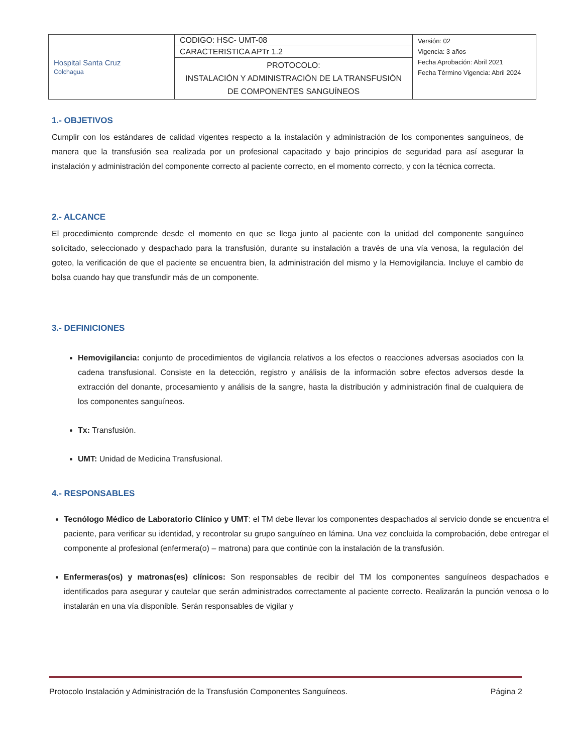| Hospital Santa Cruz Colchagua | CODIGO: HSC- UMT-08 | Versión: 02 Vigencia: 3 años Fecha Aprobación: Abril 2021 Fecha Término Vigencia: Abril 2024 |
| | CARACTERISTICA APTr 1.2 | |
| | PROTOCOLO: INSTALACIÓN Y ADMINISTRACIÓN DE LA TRANSFUSIÓN DE COMPONENTES SANGUÍNEOS | |
1.- OBJETIVOS
Cumplir con los estándares de calidad vigentes respecto a la instalación y administración de los componentes sanguíneos, de manera que la transfusión sea realizada por un profesional capacitado y bajo principios de seguridad para así asegurar la instalación y administración del componente correcto al paciente correcto, en el momento correcto, y con la técnica correcta.
2.- ALCANCE
El procedimiento comprende desde el momento en que se llega junto al paciente con la unidad del componente sanguíneo solicitado, seleccionado y despachado para la transfusión, durante su instalación a través de una vía venosa, la regulación del goteo, la verificación de que el paciente se encuentra bien, la administración del mismo y la Hemovigilancia. Incluye el cambio de bolsa cuando hay que transfundir más de un componente.
3.- DEFINICIONES
Hemovigilancia: conjunto de procedimientos de vigilancia relativos a los efectos o reacciones adversas asociados con la cadena transfusional. Consiste en la detección, registro y análisis de la información sobre efectos adversos desde la extracción del donante, procesamiento y análisis de la sangre, hasta la distribución y administración final de cualquiera de los componentes sanguíneos.
Tx: Transfusión.
UMT: Unidad de Medicina Transfusional.
4.- RESPONSABLES
Tecnólogo Médico de Laboratorio Clínico y UMT: el TM debe llevar los componentes despachados al servicio donde se encuentra el paciente, para verificar su identidad, y recontrolar su grupo sanguíneo en lámina. Una vez concluida la comprobación, debe entregar el componente al profesional (enfermera(o) – matrona) para que continúe con la instalación de la transfusión.
Enfermeras(os) y matronas(es) clínicos: Son responsables de recibir del TM los componentes sanguíneos despachados e identificados para asegurar y cautelar que serán administrados correctamente al paciente correcto. Realizarán la punción venosa o lo instalarán en una vía disponible. Serán responsables de vigilar y
Protocolo Instalación y Administración de la Transfusión Componentes Sanguíneos. Página 2